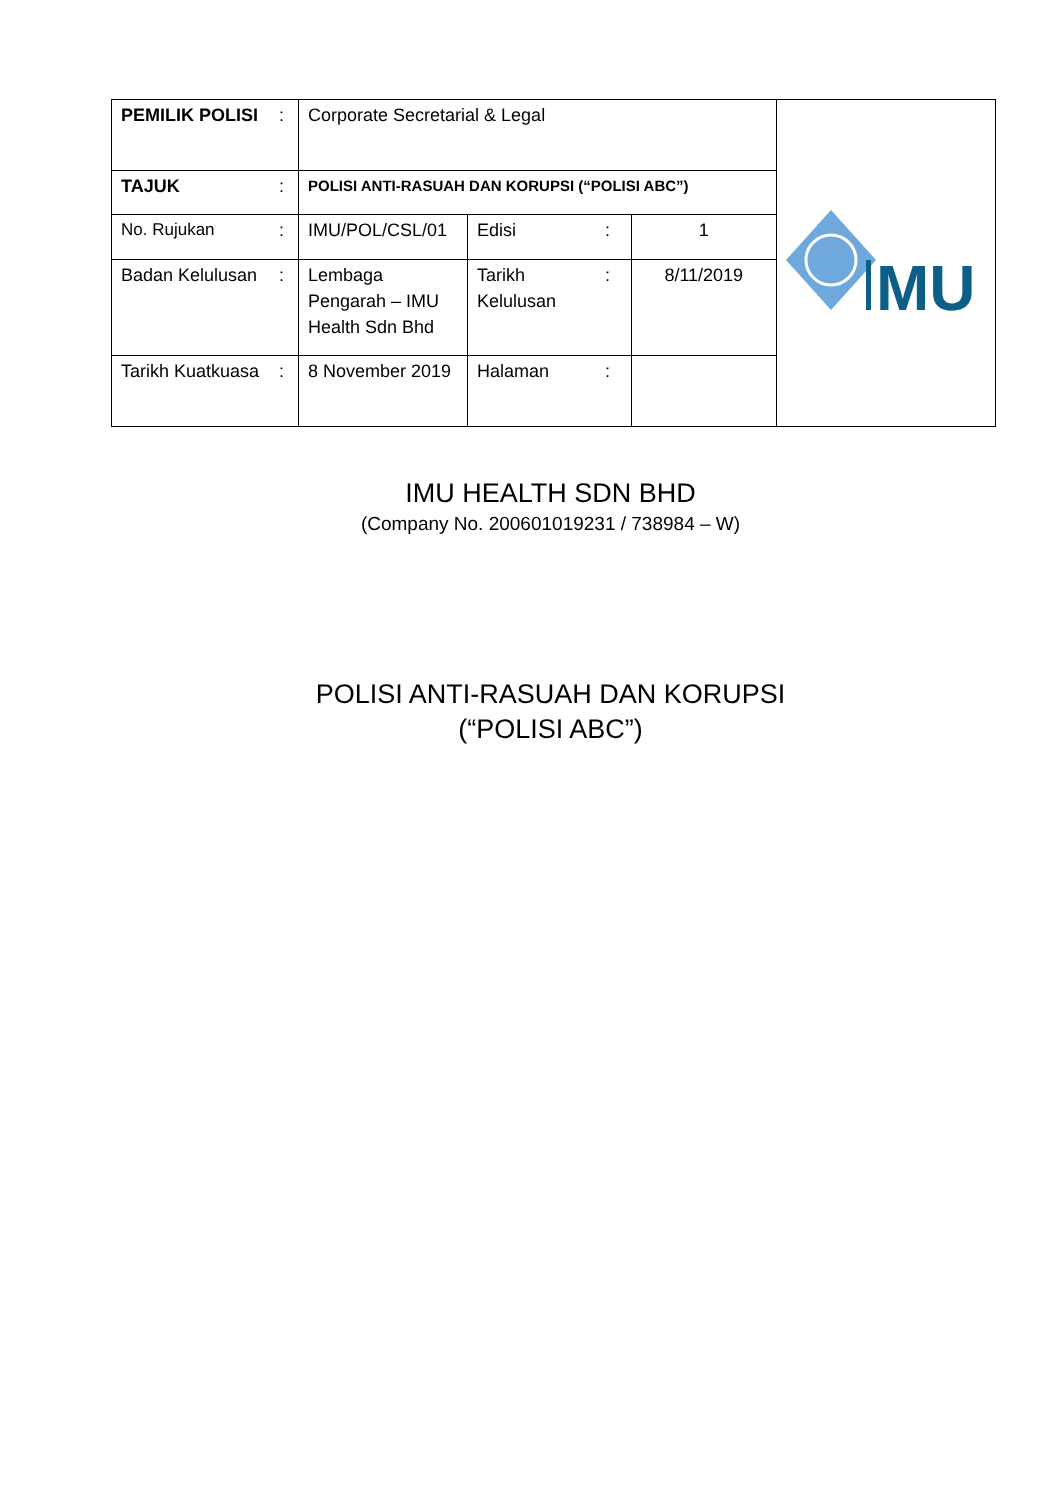| PEMILIK POLISI | : | Corporate Secretarial & Legal | | | | MU |
| TAJUK | : | POLISI ANTI-RASUAH DAN KORUPSI (“POLISI ABC”) | | | | |
| No. Rujukan | : | IMU/POL/CSL/01 | Edisi | : | 1 | |
| Badan Kelulusan | : | Lembaga Pengarah – IMU Health Sdn Bhd | Tarikh Kelulusan | : | 8/11/2019 | |
| Tarikh Kuatkuasa | : | 8 November 2019 | Halaman | : | | |
IMU HEALTH SDN BHD
(Company No. 200601019231 / 738984 – W)
POLISI ANTI-RASUAH DAN KORUPSI
(“POLISI ABC”)